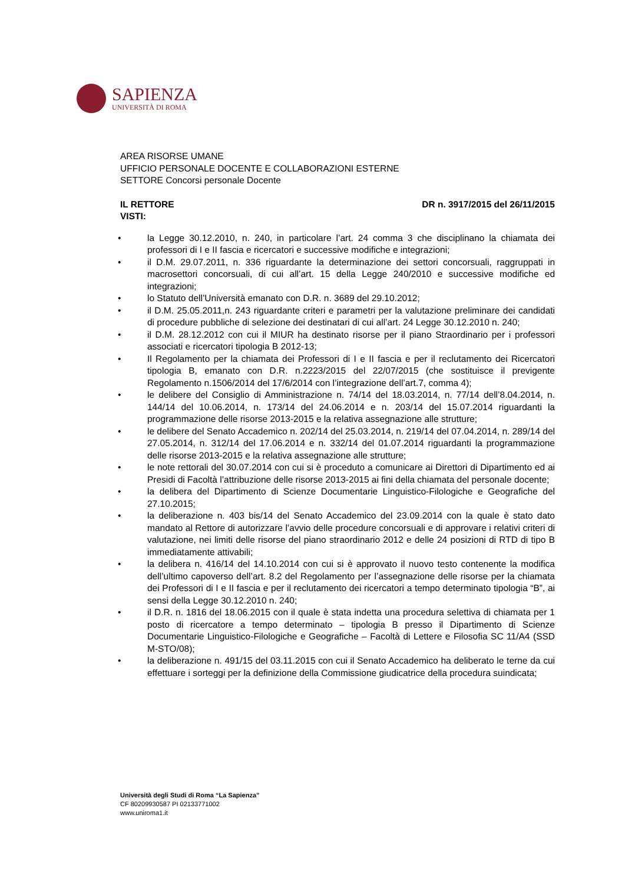SAPIENZA
UNIVERSITÀ DI ROMA
AREA RISORSE UMANE
UFFICIO PERSONALE DOCENTE E COLLABORAZIONI ESTERNE
SETTORE Concorsi personale Docente
IL RETTORE DR n. 3917/2015 del 26/11/2015
VISTI:
• la Legge 30.12.2010, n. 240, in particolare l’art. 24 comma 3 che disciplinano la chiamata dei professori di I e II fascia e ricercatori e successive modifiche e integrazioni;
• il D.M. 29.07.2011, n. 336 riguardante la determinazione dei settori concorsuali, raggruppati in macrosettori concorsuali, di cui all’art. 15 della Legge 240/2010 e successive modifiche ed integrazioni;
• lo Statuto dell’Università emanato con D.R. n. 3689 del 29.10.2012;
• il D.M. 25.05.2011,n. 243 riguardante criteri e parametri per la valutazione preliminare dei candidati di procedure pubbliche di selezione dei destinatari di cui all’art. 24 Legge 30.12.2010 n. 240;
• il D.M. 28.12.2012 con cui il MIUR ha destinato risorse per il piano Straordinario per i professori associati e ricercatori tipologia B 2012-13;
• Il Regolamento per la chiamata dei Professori di I e II fascia e per il reclutamento dei Ricercatori tipologia B, emanato con D.R. n.2223/2015 del 22/07/2015 (che sostituisce il previgente Regolamento n.1506/2014 del 17/6/2014 con l’integrazione dell’art.7, comma 4);
• le delibere del Consiglio di Amministrazione n. 74/14 del 18.03.2014, n. 77/14 dell’8.04.2014, n. 144/14 del 10.06.2014, n. 173/14 del 24.06.2014 e n. 203/14 del 15.07.2014 riguardanti la programmazione delle risorse 2013-2015 e la relativa assegnazione alle strutture;
• le delibere del Senato Accademico n. 202/14 del 25.03.2014, n. 219/14 del 07.04.2014, n. 289/14 del 27.05.2014, n. 312/14 del 17.06.2014 e n. 332/14 del 01.07.2014 riguardanti la programmazione delle risorse 2013-2015 e la relativa assegnazione alle strutture;
• le note rettorali del 30.07.2014 con cui si è proceduto a comunicare ai Direttori di Dipartimento ed ai Presidi di Facoltà l’attribuzione delle risorse 2013-2015 ai fini della chiamata del personale docente;
• la delibera del Dipartimento di Scienze Documentarie Linguistico-Filologiche e Geografiche del 27.10.2015;
• la deliberazione n. 403 bis/14 del Senato Accademico del 23.09.2014 con la quale è stato dato mandato al Rettore di autorizzare l’avvio delle procedure concorsuali e di approvare i relativi criteri di valutazione, nei limiti delle risorse del piano straordinario 2012 e delle 24 posizioni di RTD di tipo B immediatamente attivabili;
• la delibera n. 416/14 del 14.10.2014 con cui si è approvato il nuovo testo contenente la modifica dell’ultimo capoverso dell’art. 8.2 del Regolamento per l’assegnazione delle risorse per la chiamata dei Professori di I e II fascia e per il reclutamento dei ricercatori a tempo determinato tipologia “B”, ai sensi della Legge 30.12.2010 n. 240;
• il D.R. n. 1816 del 18.06.2015 con il quale è stata indetta una procedura selettiva di chiamata per 1 posto di ricercatore a tempo determinato – tipologia B presso il Dipartimento di Scienze Documentarie Linguistico-Filologiche e Geografiche – Facoltà di Lettere e Filosofia SC 11/A4 (SSD M-STO/08);
• la deliberazione n. 491/15 del 03.11.2015 con cui il Senato Accademico ha deliberato le terne da cui effettuare i sorteggi per la definizione della Commissione giudicatrice della procedura suindicata;
Università degli Studi di Roma “La Sapienza”
CF 80209930587 PI 02133771002
www.uniroma1.it